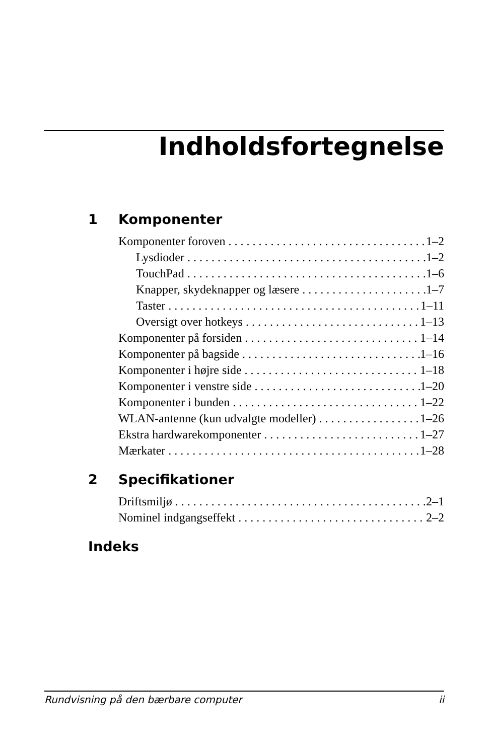Indholdsfortegnelse
1 Komponenter
Komponenter foroven 1–2
Lysdioder 1–2
TouchPad 1–6
Knapper, skydeknapper og læsere 1–7
Taster 1–11
Oversigt over hotkeys 1–13
Komponenter på forsiden 1–14
Komponenter på bagside 1–16
Komponenter i højre side 1–18
Komponenter i venstre side 1–20
Komponenter i bunden 1–22
WLAN-antenne (kun udvalgte modeller) 1–26
Ekstra hardwarekomponenter 1–27
Mærkater 1–28
2 Specifikationer
Driftsmiljø 2–1
Nominel indgangseffekt 2–2
Indeks
Rundvisning på den bærbare computer ii